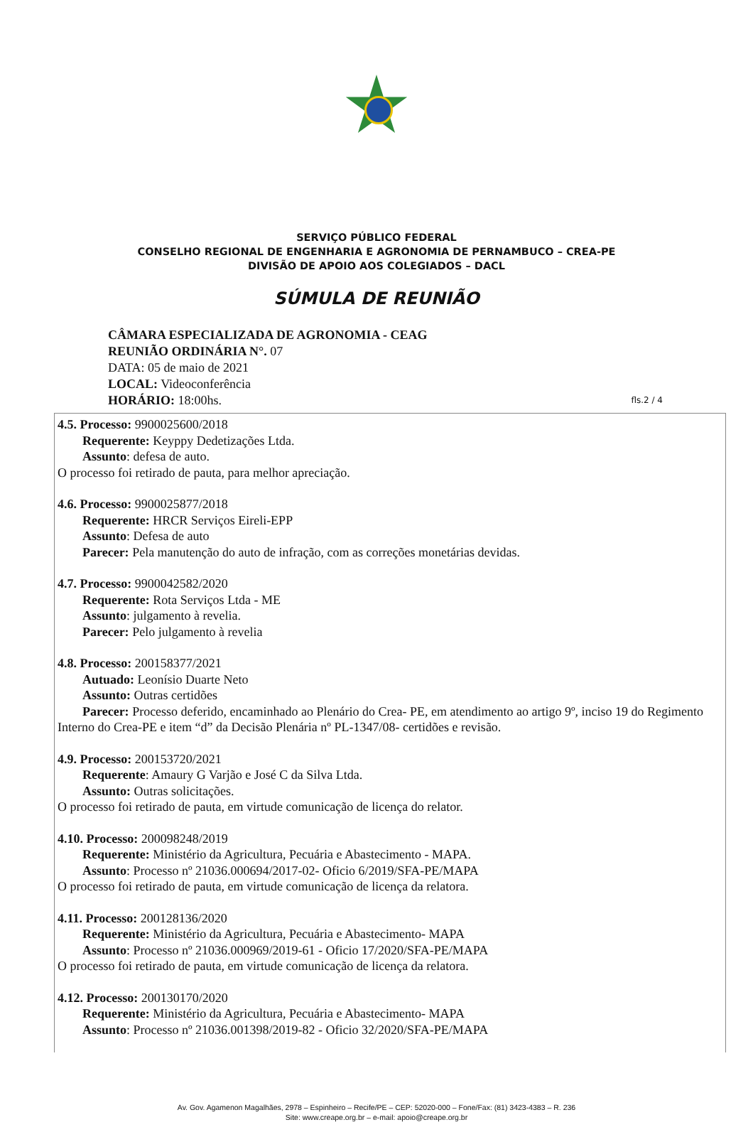SERVIÇO PÚBLICO FEDERAL
CONSELHO REGIONAL DE ENGENHARIA E AGRONOMIA DE PERNAMBUCO – CREA-PE
DIVISÃO DE APOIO AOS COLEGIADOS – DACL
SÚMULA DE REUNIÃO
CÂMARA ESPECIALIZADA DE AGRONOMIA - CEAG
REUNIÃO ORDINÁRIA N°. 07
DATA: 05 de maio de 2021
LOCAL: Videoconferência
HORÁRIO: 18:00hs.
fls.2 / 4
4.5. Processo: 9900025600/2018
Requerente: Keyppy Dedetizações Ltda.
Assunto: defesa de auto.
O processo foi retirado de pauta, para melhor apreciação.
4.6. Processo: 9900025877/2018
Requerente: HRCR Serviços Eireli-EPP
Assunto: Defesa de auto
Parecer: Pela manutenção do auto de infração, com as correções monetárias devidas.
4.7. Processo: 9900042582/2020
Requerente: Rota Serviços Ltda - ME
Assunto: julgamento à revelia.
Parecer: Pelo julgamento à revelia
4.8. Processo: 200158377/2021
Autuado: Leonísio Duarte Neto
Assunto: Outras certidões
Parecer: Processo deferido, encaminhado ao Plenário do Crea- PE, em atendimento ao artigo 9º, inciso 19 do Regimento Interno do Crea-PE e item “d” da Decisão Plenária nº PL-1347/08- certidões e revisão.
4.9. Processo: 200153720/2021
Requerente: Amaury G Varjão e José C da Silva Ltda.
Assunto: Outras solicitações.
O processo foi retirado de pauta, em virtude comunicação de licença do relator.
4.10. Processo: 200098248/2019
Requerente: Ministério da Agricultura, Pecuária e Abastecimento - MAPA.
Assunto: Processo nº 21036.000694/2017-02- Oficio 6/2019/SFA-PE/MAPA
O processo foi retirado de pauta, em virtude comunicação de licença da relatora.
4.11. Processo: 200128136/2020
Requerente: Ministério da Agricultura, Pecuária e Abastecimento- MAPA
Assunto: Processo nº 21036.000969/2019-61 - Oficio 17/2020/SFA-PE/MAPA
O processo foi retirado de pauta, em virtude comunicação de licença da relatora.
4.12. Processo: 200130170/2020
Requerente: Ministério da Agricultura, Pecuária e Abastecimento- MAPA
Assunto: Processo nº 21036.001398/2019-82 - Oficio 32/2020/SFA-PE/MAPA
Av. Gov. Agamenon Magalhães, 2978 – Espinheiro – Recife/PE – CEP: 52020-000 – Fone/Fax: (81) 3423-4383 – R. 236
Site: www.creape.org.br – e-mail: apoio@creape.org.br